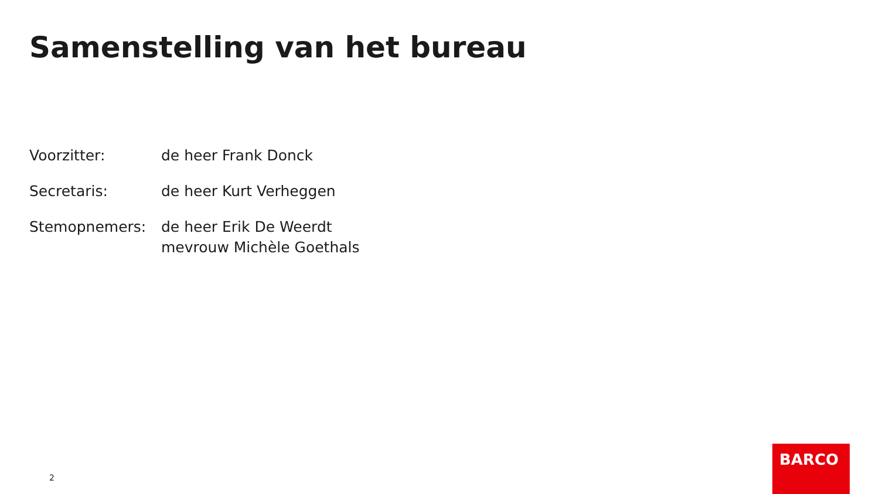Samenstelling van het bureau
| Voorzitter: | de heer Frank Donck |
| Secretaris: | de heer Kurt Verheggen |
| Stemopnemers: | de heer Erik De Weerdt mevrouw Michèle Goethals |
2
BARCO